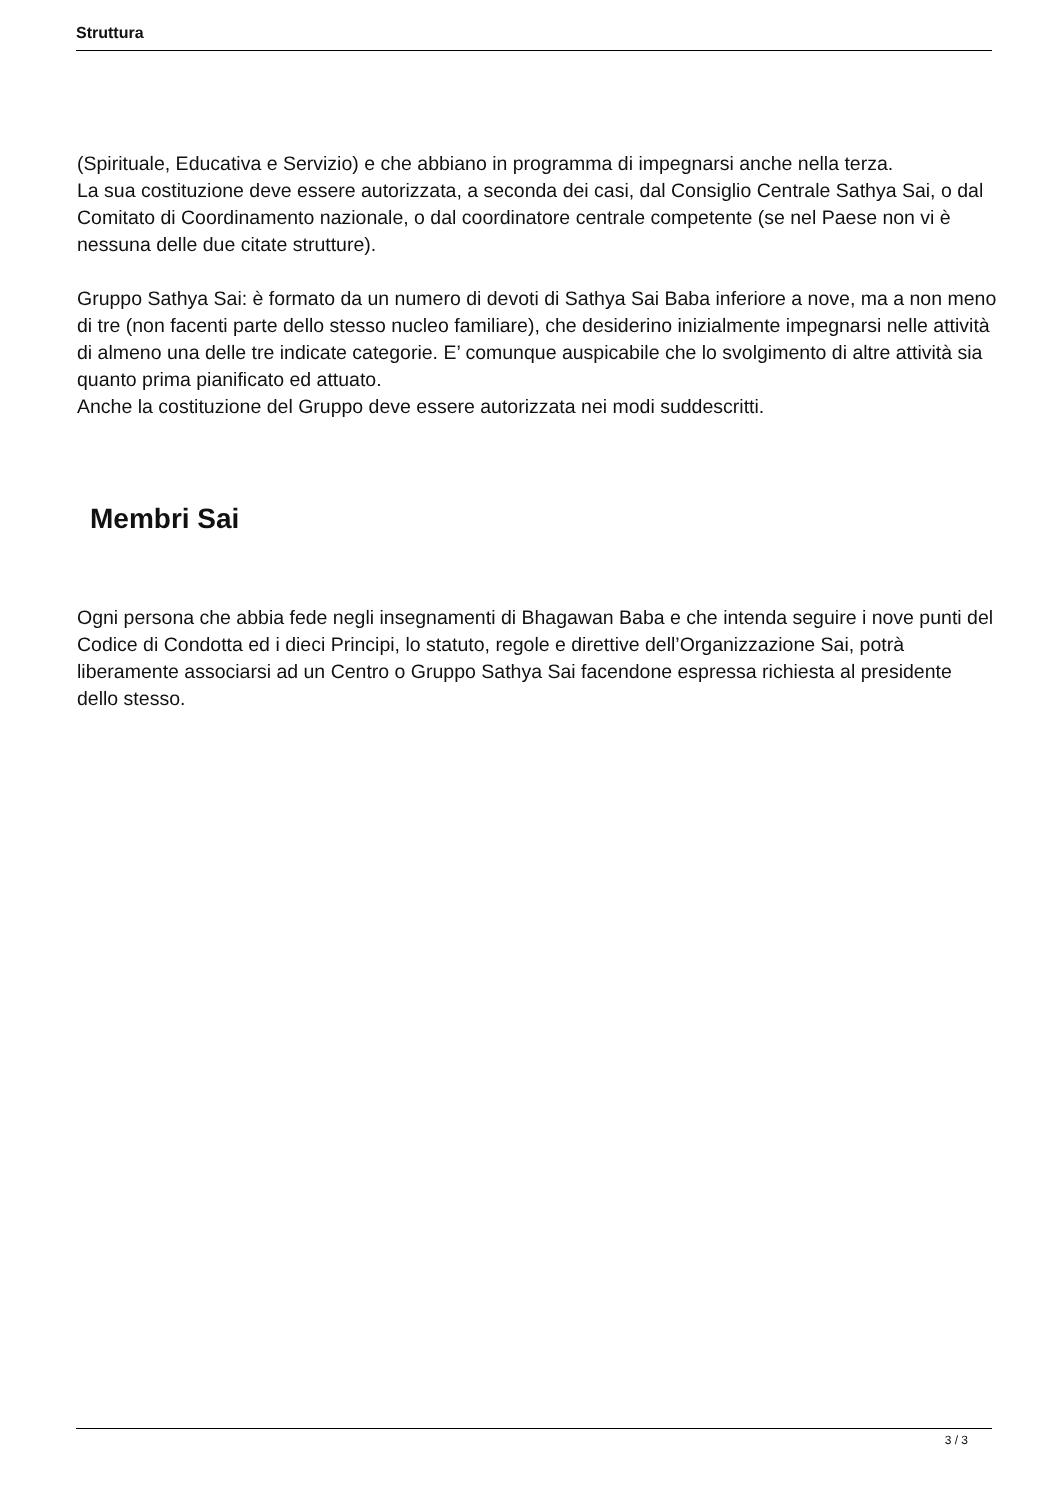Struttura
(Spirituale, Educativa e Servizio) e che abbiano in programma di impegnarsi anche nella terza.
La sua costituzione deve essere autorizzata, a seconda dei casi, dal Consiglio Centrale Sathya Sai, o dal Comitato di Coordinamento nazionale, o dal coordinatore centrale competente (se nel Paese non vi è nessuna delle due citate strutture).
Gruppo Sathya Sai: è formato da un numero di devoti di Sathya Sai Baba inferiore a nove, ma a non meno di tre (non facenti parte dello stesso nucleo familiare), che desiderino inizialmente impegnarsi nelle attività di almeno una delle tre indicate categorie. E’ comunque auspicabile che lo svolgimento di altre attività sia quanto prima pianificato ed attuato.
Anche la costituzione del Gruppo deve essere autorizzata nei modi suddescritti.
Membri Sai
Ogni persona che abbia fede negli insegnamenti di Bhagawan Baba e che intenda seguire i nove punti del Codice di Condotta ed i dieci Principi, lo statuto, regole e direttive dell’Organizzazione Sai, potrà liberamente associarsi ad un Centro o Gruppo Sathya Sai facendone espressa richiesta al presidente dello stesso.
3 / 3